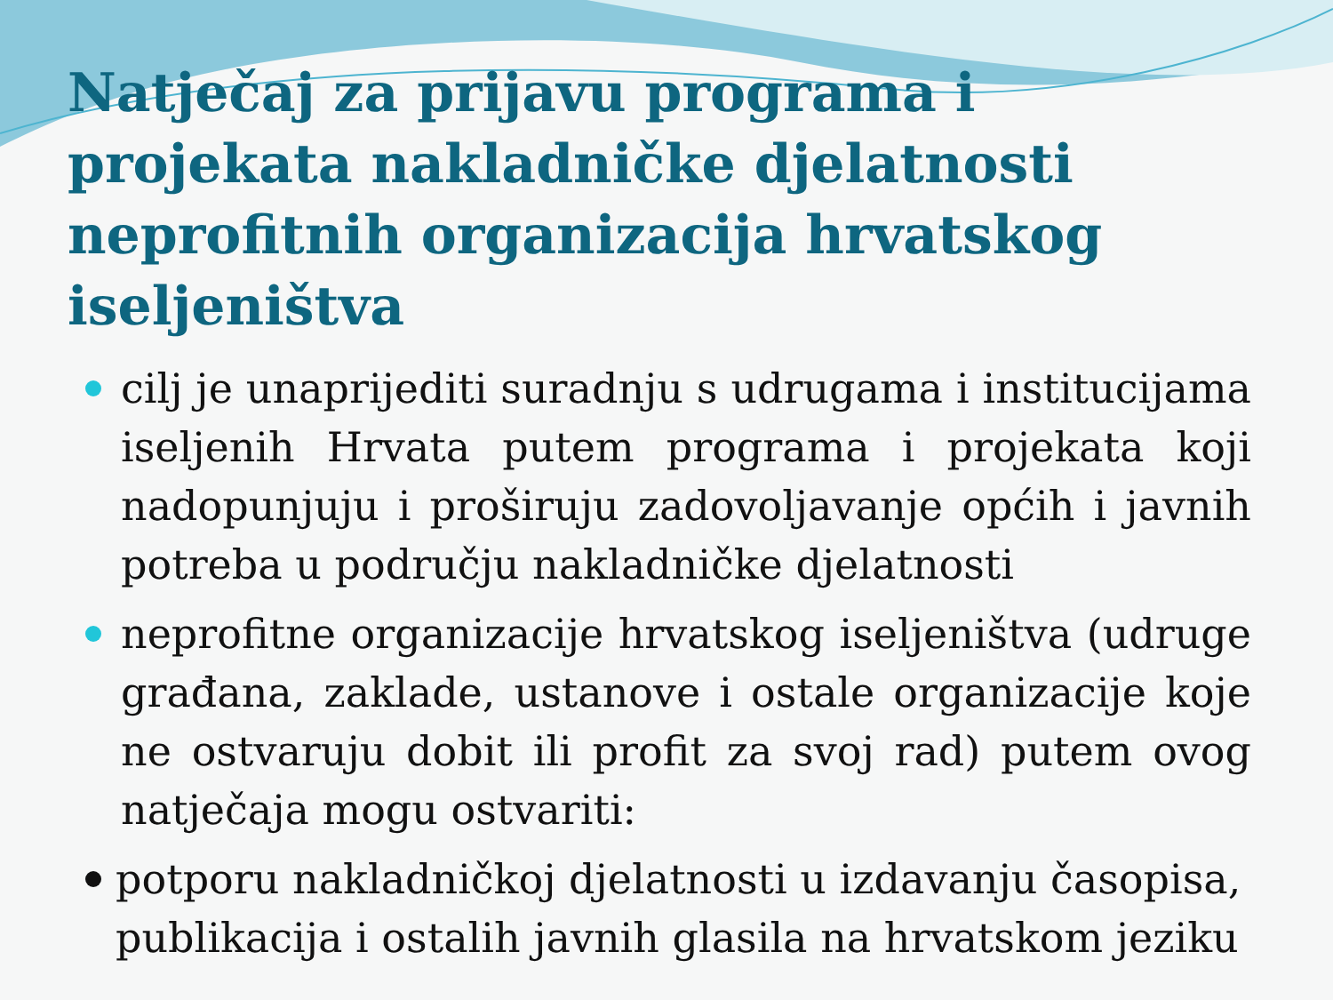Natječaj za prijavu programa i projekata nakladničke djelatnosti neprofitnih organizacija hrvatskog iseljeništva
cilj je unaprijediti suradnju s udrugama i institucijama iseljenih Hrvata putem programa i projekata koji nadopunjuju i proširuju zadovoljavanje općih i javnih potreba u području nakladničke djelatnosti
neprofitne organizacije hrvatskog iseljeništva (udruge građana, zaklade, ustanove i ostale organizacije koje ne ostvaruju dobit ili profit za svoj rad) putem ovog natječaja mogu ostvariti:
potporu nakladničkoj djelatnosti u izdavanju časopisa, publikacija i ostalih javnih glasila na hrvatskom jeziku